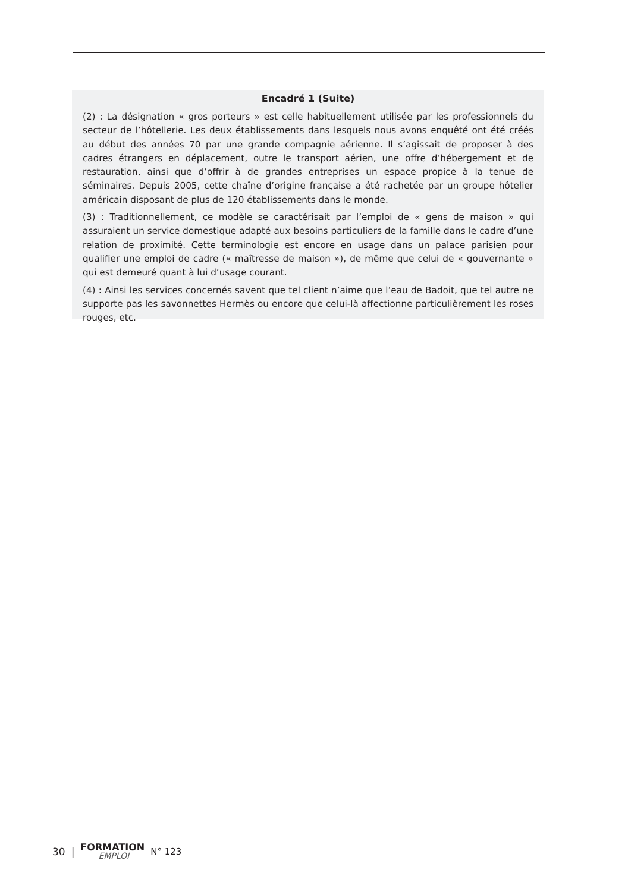Encadré 1 (Suite)
(2) : La désignation « gros porteurs » est celle habituellement utilisée par les professionnels du secteur de l’hôtellerie. Les deux établissements dans lesquels nous avons enquêté ont été créés au début des années 70 par une grande compagnie aérienne. Il s’agissait de proposer à des cadres étrangers en déplacement, outre le transport aérien, une offre d’hébergement et de restauration, ainsi que d’offrir à de grandes entreprises un espace propice à la tenue de séminaires. Depuis 2005, cette chaîne d’origine française a été rachetée par un groupe hôtelier américain disposant de plus de 120 établissements dans le monde.
(3) : Traditionnellement, ce modèle se caractérisait par l’emploi de « gens de maison » qui assuraient un service domestique adapté aux besoins particuliers de la famille dans le cadre d’une relation de proximité. Cette terminologie est encore en usage dans un palace parisien pour qualifier une emploi de cadre (« maîtresse de maison »), de même que celui de « gouvernante » qui est demeuré quant à lui d’usage courant.
(4) : Ainsi les services concernés savent que tel client n’aime que l’eau de Badoit, que tel autre ne supporte pas les savonnettes Hermès ou encore que celui-là affectionne particulièrement les roses rouges, etc.
30 | FORMATION
EMPLOI N° 123